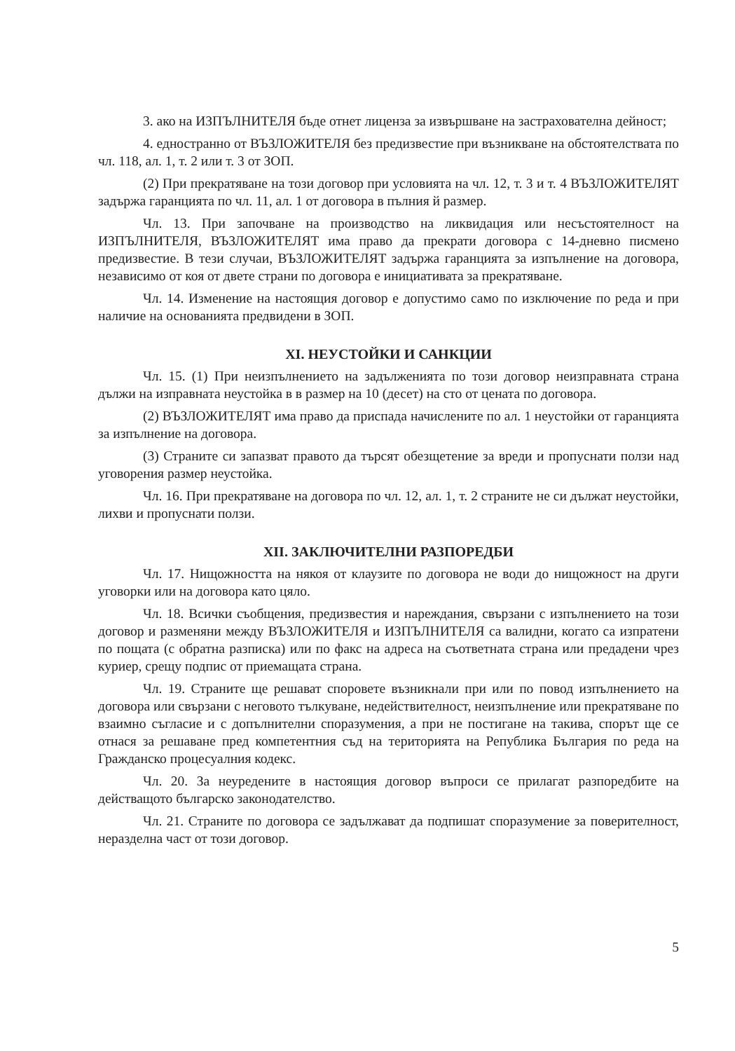3. ако на ИЗПЪЛНИТЕЛЯ бъде отнет лиценза за извършване на застрахователна дейност;
4. едностранно от ВЪЗЛОЖИТЕЛЯ без предизвестие при възникване на обстоятелствата по чл. 118, ал. 1, т. 2 или т. 3 от ЗОП.
(2) При прекратяване на този договор при условията на чл. 12, т. 3 и т. 4 ВЪЗЛОЖИТЕЛЯТ задържа гаранцията по чл. 11, ал. 1 от договора в пълния й размер.
Чл. 13. При започване на производство на ликвидация или несъстоятелност на ИЗПЪЛНИТЕЛЯ, ВЪЗЛОЖИТЕЛЯТ има право да прекрати договора с 14-дневно писмено предизвестие. В тези случаи, ВЪЗЛОЖИТЕЛЯТ задържа гаранцията за изпълнение на договора, независимо от коя от двете страни по договора е инициативата за прекратяване.
Чл. 14. Изменение на настоящия договор е допустимо само по изключение по реда и при наличие на основанията предвидени в ЗОП.
XI. НЕУСТОЙКИ И САНКЦИИ
Чл. 15. (1) При неизпълнението на задълженията по този договор неизправната страна дължи на изправната неустойка в в размер на 10 (десет) на сто от цената по договора.
(2) ВЪЗЛОЖИТЕЛЯТ има право да приспада начислените по ал. 1 неустойки от гаранцията за изпълнение на договора.
(3) Страните си запазват правото да търсят обезщетение за вреди и пропуснати ползи над уговорения размер неустойка.
Чл. 16. При прекратяване на договора по чл. 12, ал. 1, т. 2 страните не си дължат неустойки, лихви и пропуснати ползи.
XII. ЗАКЛЮЧИТЕЛНИ РАЗПОРЕДБИ
Чл. 17. Нищожността на някоя от клаузите по договора не води до нищожност на други уговорки или на договора като цяло.
Чл. 18. Всички съобщения, предизвестия и нареждания, свързани с изпълнението на този договор и разменяни между ВЪЗЛОЖИТЕЛЯ и ИЗПЪЛНИТЕЛЯ са валидни, когато са изпратени по пощата (с обратна разписка) или по факс на адреса на съответната страна или предадени чрез куриер, срещу подпис от приемащата страна.
Чл. 19. Страните ще решават споровете възникнали при или по повод изпълнението на договора или свързани с неговото тълкуване, недействителност, неизпълнение или прекратяване по взаимно съгласие и с допълнителни споразумения, а при не постигане на такива, спорът ще се отнася за решаване пред компетентния съд на територията на Република България по реда на Гражданско процесуалния кодекс.
Чл. 20. За неуредените в настоящия договор въпроси се прилагат разпоредбите на действащото българско законодателство.
Чл. 21. Страните по договора се задължават да подпишат споразумение за поверителност, неразделна част от този договор.
5